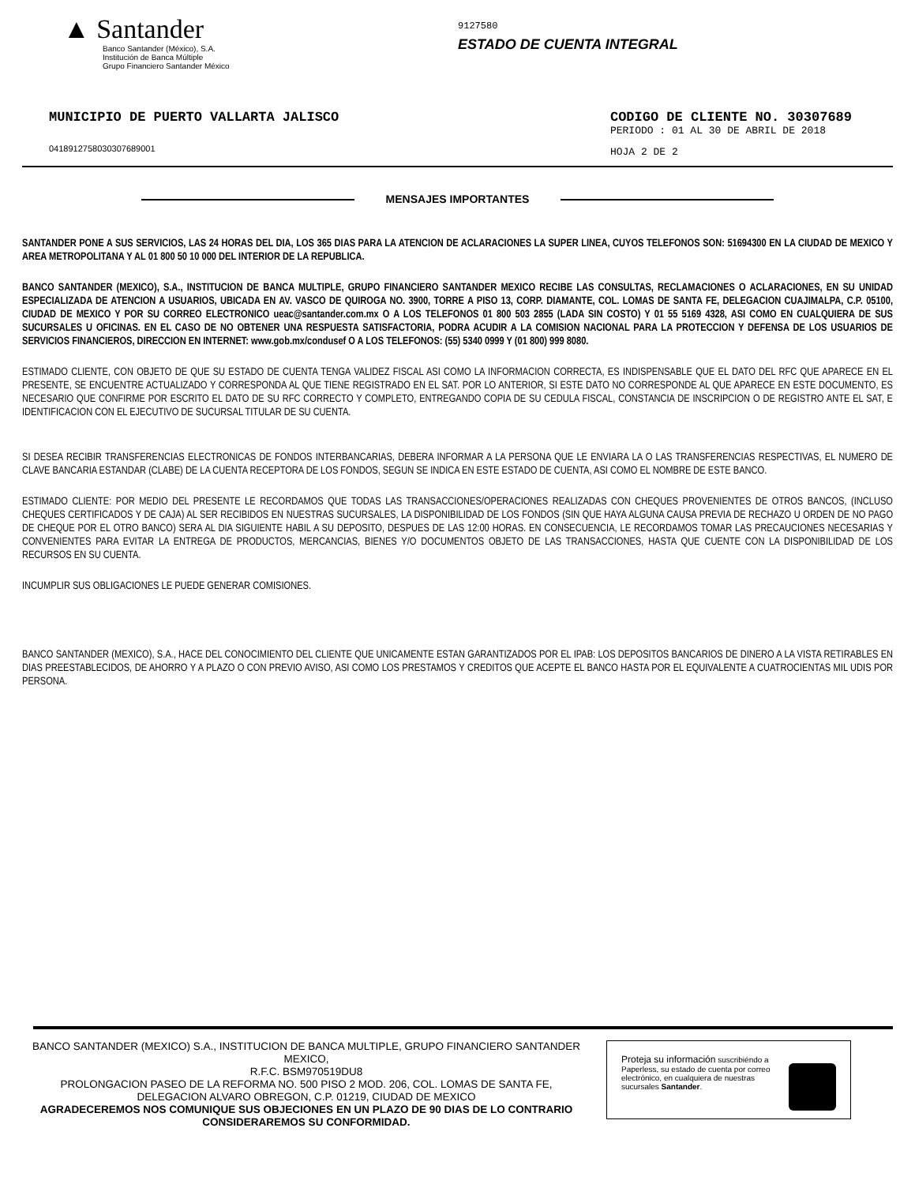▲ Santander
Banco Santander (México), S.A.
Institución de Banca Múltiple
Grupo Financiero Santander México
9127580
ESTADO DE CUENTA INTEGRAL
MUNICIPIO DE PUERTO VALLARTA JALISCO
0418912758030307689001
CODIGO DE CLIENTE NO. 30307689
PERIODO : 01 AL 30 DE ABRIL DE 2018
HOJA 2 DE 2
MENSAJES IMPORTANTES
SANTANDER PONE A SUS SERVICIOS, LAS 24 HORAS DEL DIA, LOS 365 DIAS PARA LA ATENCION DE ACLARACIONES LA SUPER LINEA, CUYOS TELEFONOS SON: 51694300 EN LA CIUDAD DE MEXICO Y AREA METROPOLITANA Y AL 01 800 50 10 000 DEL INTERIOR DE LA REPUBLICA.
BANCO SANTANDER (MEXICO), S.A., INSTITUCION DE BANCA MULTIPLE, GRUPO FINANCIERO SANTANDER MEXICO RECIBE LAS CONSULTAS, RECLAMACIONES O ACLARACIONES, EN SU UNIDAD ESPECIALIZADA DE ATENCION A USUARIOS, UBICADA EN AV. VASCO DE QUIROGA NO. 3900, TORRE A PISO 13, CORP. DIAMANTE, COL. LOMAS DE SANTA FE, DELEGACION CUAJIMALPA, C.P. 05100, CIUDAD DE MEXICO Y POR SU CORREO ELECTRONICO ueac@santander.com.mx O A LOS TELEFONOS 01 800 503 2855 (LADA SIN COSTO) Y 01 55 5169 4328, ASI COMO EN CUALQUIERA DE SUS SUCURSALES U OFICINAS. EN EL CASO DE NO OBTENER UNA RESPUESTA SATISFACTORIA, PODRA ACUDIR A LA COMISION NACIONAL PARA LA PROTECCION Y DEFENSA DE LOS USUARIOS DE SERVICIOS FINANCIEROS, DIRECCION EN INTERNET: www.gob.mx/condusef O A LOS TELEFONOS: (55) 5340 0999 Y (01 800) 999 8080.
ESTIMADO CLIENTE, CON OBJETO DE QUE SU ESTADO DE CUENTA TENGA VALIDEZ FISCAL ASI COMO LA INFORMACION CORRECTA, ES INDISPENSABLE QUE EL DATO DEL RFC QUE APARECE EN EL PRESENTE, SE ENCUENTRE ACTUALIZADO Y CORRESPONDA AL QUE TIENE REGISTRADO EN EL SAT. POR LO ANTERIOR, SI ESTE DATO NO CORRESPONDE AL QUE APARECE EN ESTE DOCUMENTO, ES NECESARIO QUE CONFIRME POR ESCRITO EL DATO DE SU RFC CORRECTO Y COMPLETO, ENTREGANDO COPIA DE SU CEDULA FISCAL, CONSTANCIA DE INSCRIPCION O DE REGISTRO ANTE EL SAT, E IDENTIFICACION CON EL EJECUTIVO DE SUCURSAL TITULAR DE SU CUENTA.
SI DESEA RECIBIR TRANSFERENCIAS ELECTRONICAS DE FONDOS INTERBANCARIAS, DEBERA INFORMAR A LA PERSONA QUE LE ENVIARA LA O LAS TRANSFERENCIAS RESPECTIVAS, EL NUMERO DE CLAVE BANCARIA ESTANDAR (CLABE) DE LA CUENTA RECEPTORA DE LOS FONDOS, SEGUN SE INDICA EN ESTE ESTADO DE CUENTA, ASI COMO EL NOMBRE DE ESTE BANCO.
ESTIMADO CLIENTE: POR MEDIO DEL PRESENTE LE RECORDAMOS QUE TODAS LAS TRANSACCIONES/OPERACIONES REALIZADAS CON CHEQUES PROVENIENTES DE OTROS BANCOS, (INCLUSO CHEQUES CERTIFICADOS Y DE CAJA) AL SER RECIBIDOS EN NUESTRAS SUCURSALES, LA DISPONIBILIDAD DE LOS FONDOS (SIN QUE HAYA ALGUNA CAUSA PREVIA DE RECHAZO U ORDEN DE NO PAGO DE CHEQUE POR EL OTRO BANCO) SERA AL DIA SIGUIENTE HABIL A SU DEPOSITO, DESPUES DE LAS 12:00 HORAS. EN CONSECUENCIA, LE RECORDAMOS TOMAR LAS PRECAUCIONES NECESARIAS Y CONVENIENTES PARA EVITAR LA ENTREGA DE PRODUCTOS, MERCANCIAS, BIENES Y/O DOCUMENTOS OBJETO DE LAS TRANSACCIONES, HASTA QUE CUENTE CON LA DISPONIBILIDAD DE LOS RECURSOS EN SU CUENTA.
INCUMPLIR SUS OBLIGACIONES LE PUEDE GENERAR COMISIONES.
BANCO SANTANDER (MEXICO), S.A., HACE DEL CONOCIMIENTO DEL CLIENTE QUE UNICAMENTE ESTAN GARANTIZADOS POR EL IPAB: LOS DEPOSITOS BANCARIOS DE DINERO A LA VISTA RETIRABLES EN DIAS PREESTABLECIDOS, DE AHORRO Y A PLAZO O CON PREVIO AVISO, ASI COMO LOS PRESTAMOS Y CREDITOS QUE ACEPTE EL BANCO HASTA POR EL EQUIVALENTE A CUATROCIENTAS MIL UDIS POR PERSONA.
BANCO SANTANDER (MEXICO) S.A., INSTITUCION DE BANCA MULTIPLE, GRUPO FINANCIERO SANTANDER MEXICO,
R.F.C. BSM970519DU8
PROLONGACION PASEO DE LA REFORMA NO. 500 PISO 2 MOD. 206, COL. LOMAS DE SANTA FE,
DELEGACION ALVARO OBREGON, C.P. 01219, CIUDAD DE MEXICO
AGRADECEREMOS NOS COMUNIQUE SUS OBJECIONES EN UN PLAZO DE 90 DIAS DE LO CONTRARIO CONSIDERAREMOS SU CONFORMIDAD.
Proteja su información suscribiéndo a Paperless, su estado de cuenta por correo electrónico, en cualquiera de nuestras sucursales Santander.